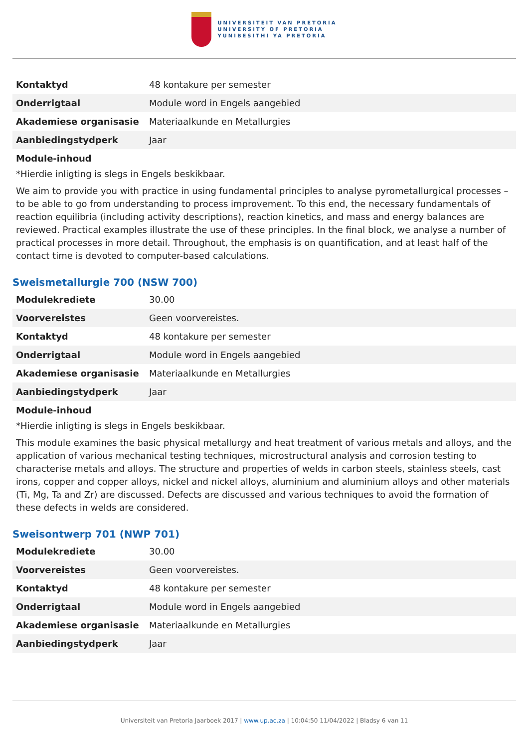UNIVERSITEIT VAN PRETORIA
UNIVERSITY OF PRETORIA
YUNIBESITHI YA PRETORIA
| Kontaktyd | 48 kontakure per semester |
| Onderrigtaal | Module word in Engels aangebied |
| Akademiese organisasie | Materiaalkunde en Metallurgies |
| Aanbiedingstydperk | Jaar |
Module-inhoud
*Hierdie inligting is slegs in Engels beskikbaar.
We aim to provide you with practice in using fundamental principles to analyse pyrometallurgical processes – to be able to go from understanding to process improvement. To this end, the necessary fundamentals of reaction equilibria (including activity descriptions), reaction kinetics, and mass and energy balances are reviewed. Practical examples illustrate the use of these principles. In the final block, we analyse a number of practical processes in more detail. Throughout, the emphasis is on quantification, and at least half of the contact time is devoted to computer-based calculations.
Sweismetallurgie 700 (NSW 700)
| Modulekrediete | 30.00 |
| Voorvereistes | Geen voorvereistes. |
| Kontaktyd | 48 kontakure per semester |
| Onderrigtaal | Module word in Engels aangebied |
| Akademiese organisasie | Materiaalkunde en Metallurgies |
| Aanbiedingstydperk | Jaar |
Module-inhoud
*Hierdie inligting is slegs in Engels beskikbaar.
This module examines the basic physical metallurgy and heat treatment of various metals and alloys, and the application of various mechanical testing techniques, microstructural analysis and corrosion testing to characterise metals and alloys. The structure and properties of welds in carbon steels, stainless steels, cast irons, copper and copper alloys, nickel and nickel alloys, aluminium and aluminium alloys and other materials (Ti, Mg, Ta and Zr) are discussed. Defects are discussed and various techniques to avoid the formation of these defects in welds are considered.
Sweisontwerp 701 (NWP 701)
| Modulekrediete | 30.00 |
| Voorvereistes | Geen voorvereistes. |
| Kontaktyd | 48 kontakure per semester |
| Onderrigtaal | Module word in Engels aangebied |
| Akademiese organisasie | Materiaalkunde en Metallurgies |
| Aanbiedingstydperk | Jaar |
Universiteit van Pretoria Jaarboek 2017 | www.up.ac.za | 10:04:50 11/04/2022 | Bladsy 6 van 11